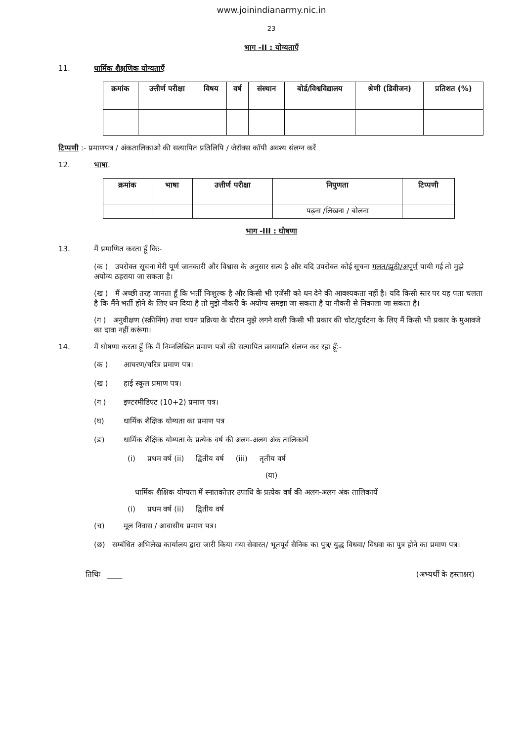www.joinindianarmy.nic.in
23
भाग -II : योग्यताएँ
11. धार्मिक शैक्षणिक योग्यताएँ
| क्रमांक | उत्तीर्ण परीक्षा | विषय | वर्ष | संस्थान | बोर्ड/विश्वविद्यालय | श्रेणी (डिवीजन) | प्रतिशत (%) |
| --- | --- | --- | --- | --- | --- | --- | --- |
टिप्पणी :- प्रमाणपत्र / अंकतालिकाओ की सत्यापित प्रतिलिपि / जेरॉक्स कॉपी अवश्य संलग्न करें
12. भाषा.
| क्रमांक | भाषा | उत्तीर्ण परीक्षा | निपुणता | टिप्पणी |
| --- | --- | --- | --- | --- |
| | | | पढ़ना /लिखना / बोलना | |
भाग -III : घोषणा
13. मैं प्रमाणित करता हूँ किः-
(क ) उपरोक्त सूचना मेरी पूर्ण जानकारी और विश्वास के अनुसार सत्य है और यदि उपरोक्त कोई सूचना गलत/झूठी/अपूर्ण पायी गई तो मुझे अयोग्य ठहराया जा सकता है।
(ख ) मैं अच्छी तरह जानता हूँ कि भर्ती निःशुल्क है और किसी भी एजेंसी को धन देने की आवश्यकता नहीं है। यदि किसी स्तर पर यह पता चलता है कि मैंने भर्ती होने के लिए धन दिया है तो मुझे नौकरी के अयोग्य समझा जा सकता है या नौकरी से निकाला जा सकता है।
(ग ) अनुवीक्षण (स्क्रीनिंग) तथा चयन प्रक्रिया के दौरान मुझे लगने वाली किसी भी प्रकार की चोट/दुर्घटना के लिए मैं किसी भी प्रकार के मुआवजे का दावा नहीं करूंगा।
14. मैं घोषणा करता हूँ कि मैं निम्नलिखित प्रमाण पत्रों की सत्यापित छायाप्रति संलग्न कर रहा हूँ:-
(क ) आचरण/चरित्र प्रमाण पत्र।
(ख ) हाई स्कूल प्रमाण पत्र।
(ग ) इण्टरमीडिएट (10+2) प्रमाण पत्र।
(घ) धार्मिक शैक्षिक योग्यता का प्रमाण पत्र
(ङ) धार्मिक शैक्षिक योग्यता के प्रत्येक वर्ष की अलग-अलग अंक तालिकायें
(i) प्रथम वर्ष (ii) द्वितीय वर्ष (iii) तृतीय वर्ष
(या)
धार्मिक शैक्षिक योग्यता में स्नातकोत्तर उपाधि के प्रत्येक वर्ष की अलग-अलग अंक तालिकायें
(i) प्रथम वर्ष (ii) द्वितीय वर्ष
(च) मूल निवास / आवासीय प्रमाण पत्र।
(छ) सम्बंधित अभिलेख कार्यालय द्वारा जारी किया गया सेवारत/ भूतपूर्व सैनिक का पुत्र/ युद्ध विधवा/ विधवा का पुत्र होने का प्रमाण पत्र।
तिथिः ____ (अभ्यर्थी के हस्ताक्षर)